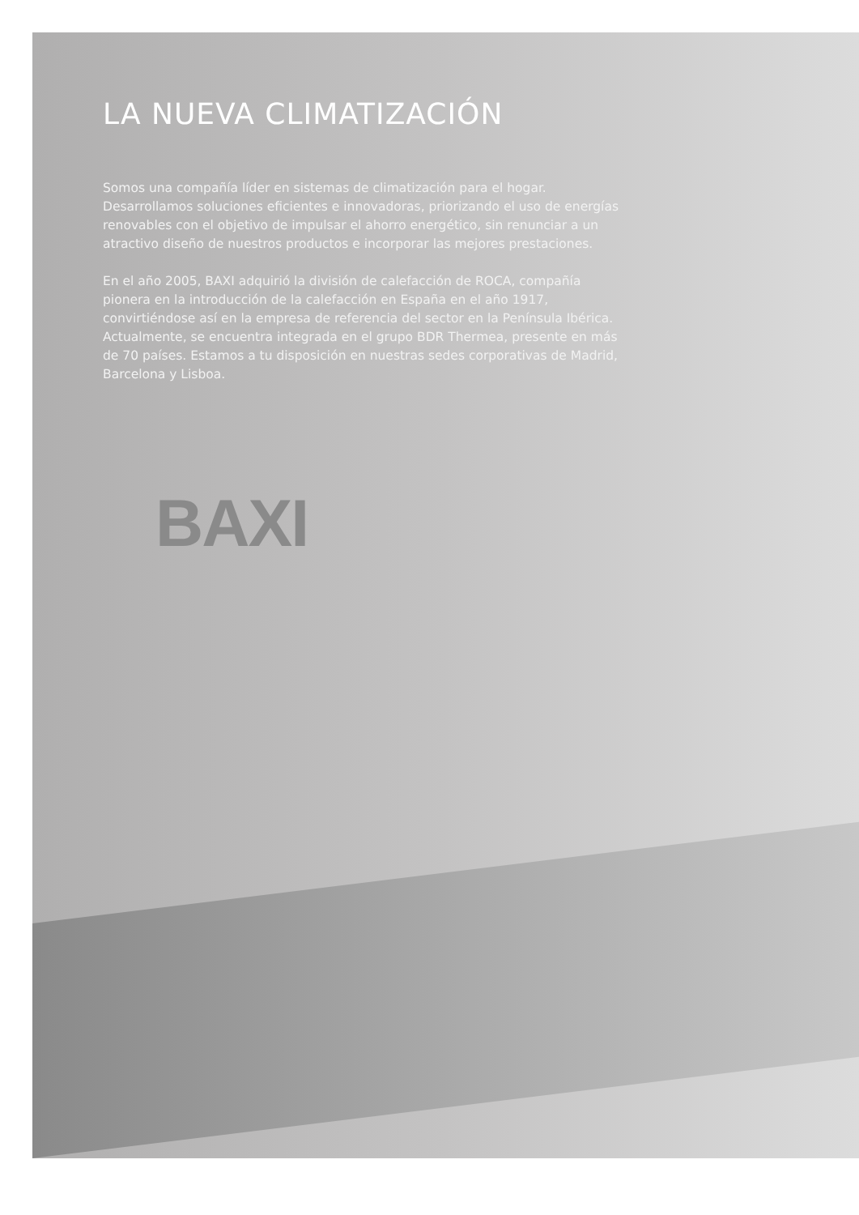LA NUEVA CLIMATIZACIÓN
Somos una compañía líder en sistemas de climatización para el hogar. Desarrollamos soluciones eficientes e innovadoras, priorizando el uso de energías renovables con el objetivo de impulsar el ahorro energético, sin renunciar a un atractivo diseño de nuestros productos e incorporar las mejores prestaciones.
En el año 2005, BAXI adquirió la división de calefacción de ROCA, compañía pionera en la introducción de la calefacción en España en el año 1917, convirtiéndose así en la empresa de referencia del sector en la Península Ibérica. Actualmente, se encuentra integrada en el grupo BDR Thermea, presente en más de 70 países. Estamos a tu disposición en nuestras sedes corporativas de Madrid, Barcelona y Lisboa.
BAXI